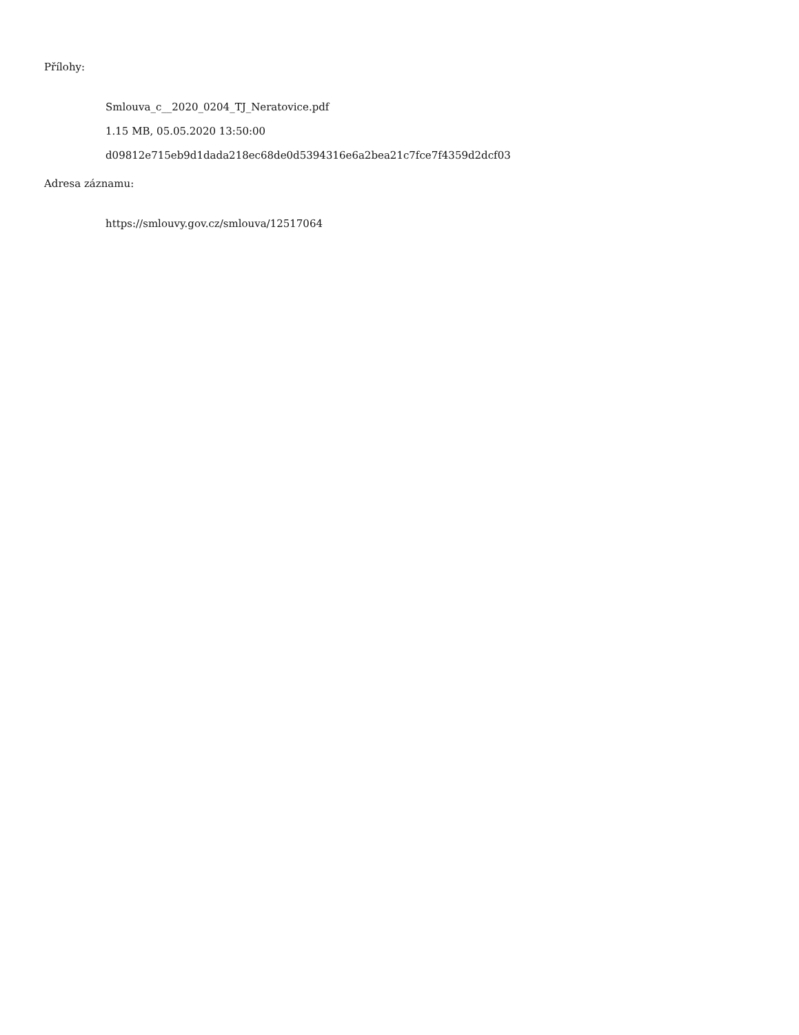Přílohy:
Smlouva_c__2020_0204_TJ_Neratovice.pdf
1.15 MB, 05.05.2020 13:50:00
d09812e715eb9d1dada218ec68de0d5394316e6a2bea21c7fce7f4359d2dcf03
Adresa záznamu:
https://smlouvy.gov.cz/smlouva/12517064